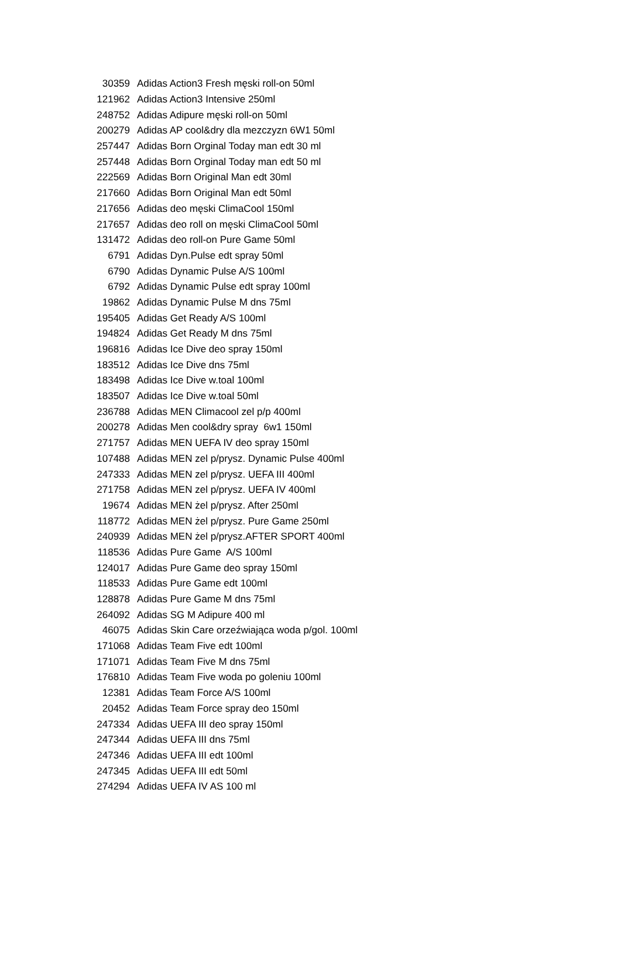| 30359 | Adidas Action3 Fresh męski roll-on 50ml |
| 121962 | Adidas Action3 Intensive 250ml |
| 248752 | Adidas Adipure męski roll-on 50ml |
| 200279 | Adidas AP cool&dry dla mezczyzn 6W1 50ml |
| 257447 | Adidas Born Orginal Today man edt 30 ml |
| 257448 | Adidas Born Orginal Today man edt 50 ml |
| 222569 | Adidas Born Original Man edt 30ml |
| 217660 | Adidas Born Original Man edt 50ml |
| 217656 | Adidas deo męski ClimaCool 150ml |
| 217657 | Adidas deo roll on męski ClimaCool 50ml |
| 131472 | Adidas deo roll-on Pure Game 50ml |
| 6791 | Adidas Dyn.Pulse edt spray 50ml |
| 6790 | Adidas Dynamic Pulse A/S 100ml |
| 6792 | Adidas Dynamic Pulse edt spray 100ml |
| 19862 | Adidas Dynamic Pulse M dns 75ml |
| 195405 | Adidas Get Ready A/S 100ml |
| 194824 | Adidas Get Ready M dns 75ml |
| 196816 | Adidas Ice Dive deo spray 150ml |
| 183512 | Adidas Ice Dive dns 75ml |
| 183498 | Adidas Ice Dive w.toal 100ml |
| 183507 | Adidas Ice Dive w.toal 50ml |
| 236788 | Adidas MEN Climacool zel p/p 400ml |
| 200278 | Adidas Men cool&dry spray 6w1 150ml |
| 271757 | Adidas MEN UEFA IV deo spray 150ml |
| 107488 | Adidas MEN zel p/prysz. Dynamic Pulse 400ml |
| 247333 | Adidas MEN zel p/prysz. UEFA III 400ml |
| 271758 | Adidas MEN zel p/prysz. UEFA IV 400ml |
| 19674 | Adidas MEN żel p/prysz. After 250ml |
| 118772 | Adidas MEN żel p/prysz. Pure Game 250ml |
| 240939 | Adidas MEN żel p/prysz.AFTER SPORT 400ml |
| 118536 | Adidas Pure Game A/S 100ml |
| 124017 | Adidas Pure Game deo spray 150ml |
| 118533 | Adidas Pure Game edt 100ml |
| 128878 | Adidas Pure Game M dns 75ml |
| 264092 | Adidas SG M Adipure 400 ml |
| 46075 | Adidas Skin Care orzeźwiająca woda p/gol. 100ml |
| 171068 | Adidas Team Five edt 100ml |
| 171071 | Adidas Team Five M dns 75ml |
| 176810 | Adidas Team Five woda po goleniu 100ml |
| 12381 | Adidas Team Force A/S 100ml |
| 20452 | Adidas Team Force spray deo 150ml |
| 247334 | Adidas UEFA III deo spray 150ml |
| 247344 | Adidas UEFA III dns 75ml |
| 247346 | Adidas UEFA III edt 100ml |
| 247345 | Adidas UEFA III edt 50ml |
| 274294 | Adidas UEFA IV AS 100 ml |